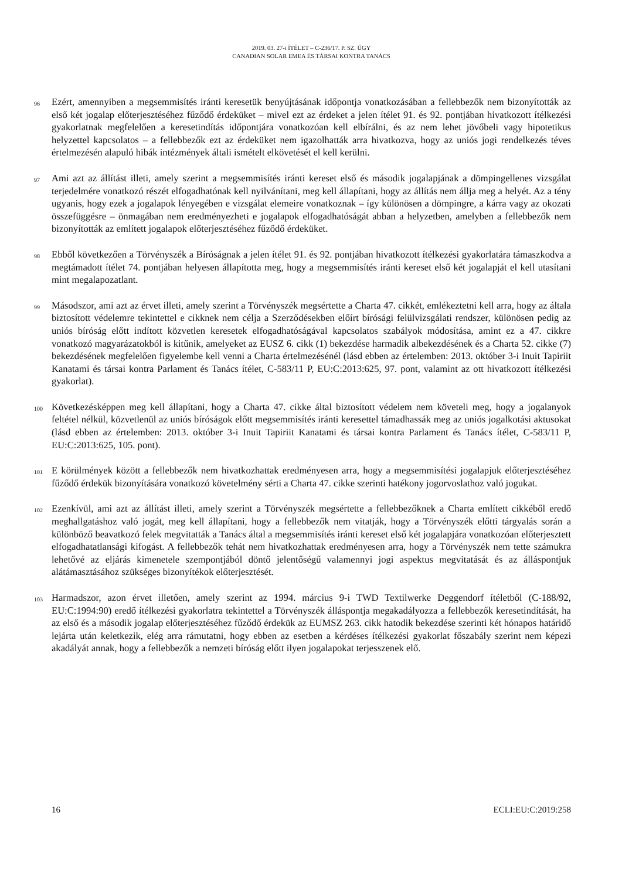2019. 03. 27-i ÍTÉLET – C-236/17. P. SZ. ÜGY
CANADIAN SOLAR EMEA ÉS TÁRSAI KONTRA TANÁCS
96
Ezért, amennyiben a megsemmisítés iránti keresetük benyújtásának időpontja vonatkozásában a fellebbezők nem bizonyították az első két jogalap előterjesztéséhez fűződő érdeküket – mivel ezt az érdeket a jelen ítélet 91. és 92. pontjában hivatkozott ítélkezési gyakorlatnak megfelelően a keresetindítás időpontjára vonatkozóan kell elbírálni, és az nem lehet jövőbeli vagy hipotetikus helyzettel kapcsolatos – a fellebbezők ezt az érdeküket nem igazolhatták arra hivatkozva, hogy az uniós jogi rendelkezés téves értelmezésén alapuló hibák intézmények általi ismételt elkövetését el kell kerülni.
97
Ami azt az állítást illeti, amely szerint a megsemmisítés iránti kereset első és második jogalapjának a dömpingellenes vizsgálat terjedelmére vonatkozó részét elfogadhatónak kell nyilvánítani, meg kell állapítani, hogy az állítás nem állja meg a helyét. Az a tény ugyanis, hogy ezek a jogalapok lényegében e vizsgálat elemeire vonatkoznak – így különösen a dömpingre, a kárra vagy az okozati összefüggésre – önmagában nem eredményezheti e jogalapok elfogadhatóságát abban a helyzetben, amelyben a fellebbezők nem bizonyították az említett jogalapok előterjesztéséhez fűződő érdeküket.
98
Ebből következően a Törvényszék a Bíróságnak a jelen ítélet 91. és 92. pontjában hivatkozott ítélkezési gyakorlatára támaszkodva a megtámadott ítélet 74. pontjában helyesen állapította meg, hogy a megsemmisítés iránti kereset első két jogalapját el kell utasítani mint megalapozatlant.
99
Másodszor, ami azt az érvet illeti, amely szerint a Törvényszék megsértette a Charta 47. cikkét, emlékeztetni kell arra, hogy az általa biztosított védelemre tekintettel e cikknek nem célja a Szerződésekben előírt bírósági felülvizsgálati rendszer, különösen pedig az uniós bíróság előtt indított közvetlen keresetek elfogadhatóságával kapcsolatos szabályok módosítása, amint ez a 47. cikkre vonatkozó magyarázatokból is kitűnik, amelyeket az EUSZ 6. cikk (1) bekezdése harmadik albekezdésének és a Charta 52. cikke (7) bekezdésének megfelelően figyelembe kell venni a Charta értelmezésénél (lásd ebben az értelemben: 2013. október 3-i Inuit Tapiriit Kanatami és társai kontra Parlament és Tanács ítélet, C-583/11 P, EU:C:2013:625, 97. pont, valamint az ott hivatkozott ítélkezési gyakorlat).
100
Következésképpen meg kell állapítani, hogy a Charta 47. cikke által biztosított védelem nem követeli meg, hogy a jogalanyok feltétel nélkül, közvetlenül az uniós bíróságok előtt megsemmisítés iránti keresettel támadhassák meg az uniós jogalkotási aktusokat (lásd ebben az értelemben: 2013. október 3-i Inuit Tapiriit Kanatami és társai kontra Parlament és Tanács ítélet, C-583/11 P, EU:C:2013:625, 105. pont).
101
E körülmények között a fellebbezők nem hivatkozhattak eredményesen arra, hogy a megsemmisítési jogalapjuk előterjesztéséhez fűződő érdekük bizonyítására vonatkozó követelmény sérti a Charta 47. cikke szerinti hatékony jogorvoslathoz való jogukat.
102
Ezenkívül, ami azt az állítást illeti, amely szerint a Törvényszék megsértette a fellebbezőknek a Charta említett cikkéből eredő meghallgatáshoz való jogát, meg kell állapítani, hogy a fellebbezők nem vitatják, hogy a Törvényszék előtti tárgyalás során a különböző beavatkozó felek megvitatták a Tanács által a megsemmisítés iránti kereset első két jogalapjára vonatkozóan előterjesztett elfogadhatatlansági kifogást. A fellebbezők tehát nem hivatkozhattak eredményesen arra, hogy a Törvényszék nem tette számukra lehetővé az eljárás kimenetele szempontjából döntő jelentőségű valamennyi jogi aspektus megvitatását és az álláspontjuk alátámasztásához szükséges bizonyítékok előterjesztését.
103
Harmadszor, azon érvet illetően, amely szerint az 1994. március 9-i TWD Textilwerke Deggendorf ítéletből (C-188/92, EU:C:1994:90) eredő ítélkezési gyakorlatra tekintettel a Törvényszék álláspontja megakadályozza a fellebbezők keresetindítását, ha az első és a második jogalap előterjesztéséhez fűződő érdekük az EUMSZ 263. cikk hatodik bekezdése szerinti két hónapos határidő lejárta után keletkezik, elég arra rámutatni, hogy ebben az esetben a kérdéses ítélkezési gyakorlat főszabály szerint nem képezi akadályát annak, hogy a fellebbezők a nemzeti bíróság előtt ilyen jogalapokat terjesszenek elő.
16 ECLI:EU:C:2019:258